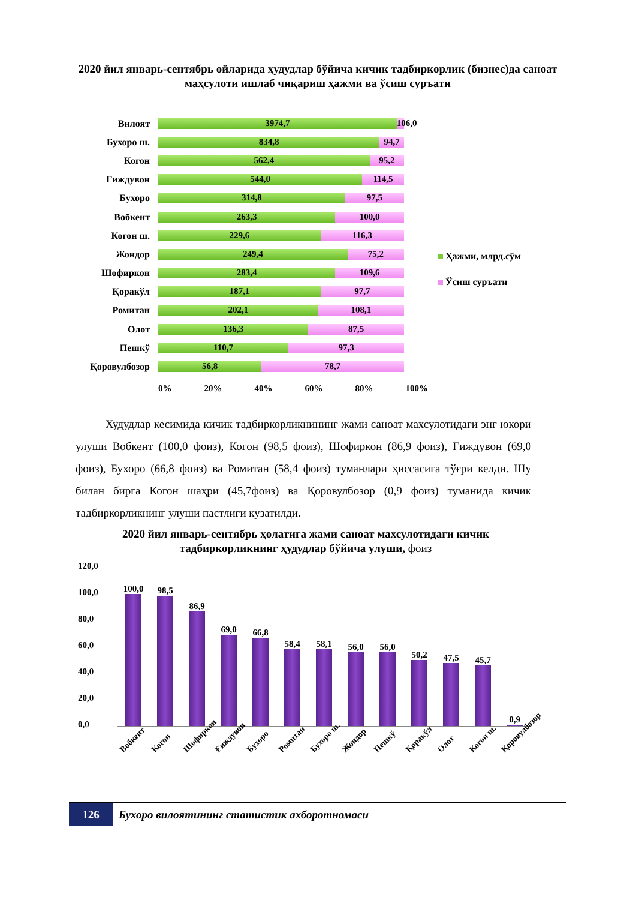2020 йил январь-сентябрь ойларида ҳудудлар бўйича кичик тадбиркорлик (бизнес)да саноат маҳсулоти ишлаб чиқариш ҳажми ва ўсиш суръати
Вилоят
3974,7 106,0
Бухоро ш.
834,8 94,7
Когон
562,4 95,2
Ғиждувон
544,0 114,5
Бухоро
314,8 97,5
Вобкент
263,3 100,0
Когон ш.
229,6 116,3
Жондор
249,4 75,2
Шофиркон
283,4 109,6
Қоракўл
187,1 97,7
Ромитан
202,1 108,1
Олот
136,3 87,5
Пешкў
110,7 97,3
Қоровулбозор
56,8 78,7
0% 20% 40% 60% 80% 100%
Ҳажми, млрд.сўм
Ўсиш суръати
Худудлар кесимида кичик тадбиркорликнининг жами саноат махсулотидаги энг юкори улуши Вобкент (100,0 фоиз), Когон (98,5 фоиз), Шофиркон (86,9 фоиз), Ғиждувон (69,0 фоиз), Бухоро (66,8 фоиз) ва Ромитан (58,4 фоиз) туманлари ҳиссасига тўғри келди. Шу билан бирга Когон шаҳри (45,7фоиз) ва Қоровулбозор (0,9 фоиз) туманида кичик тадбиркорликнинг улуши пастлиги кузатилди.
2020 йил январь-сентябрь ҳолатига жами саноат махсулотидаги кичик тадбиркорликнинг ҳудудлар бўйича улуши, фоиз
120,0
100,0
80,0
60,0
40,0
20,0
0,0
100,0
98,5
86,9
69,0
66,8
58,4
58,1
56,0
56,0
50,2
47,5
45,7
0,9
Вобкент Когон Шофиркон Ғиждувон Бухоро Ромитан Бухоро ш. Жондор Пешкў Қоракўл Олот Когон ш. Қоровулбозор
126 Бухоро вилоятининг статистик ахборотномаси